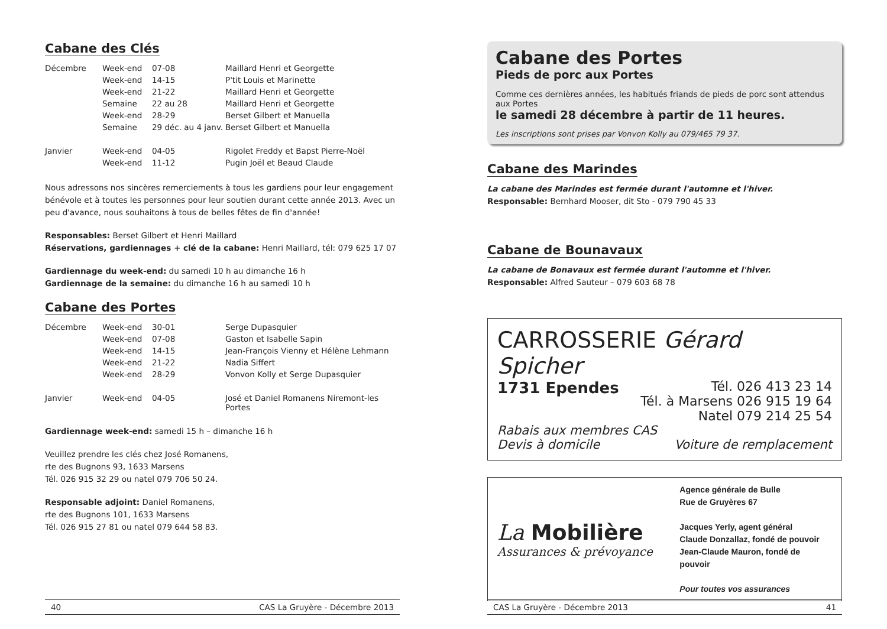Cabane des Clés
| Décembre | Week-end | 07-08 | Maillard Henri et Georgette |
| | Week-end | 14-15 | P'tit Louis et Marinette |
| | Week-end | 21-22 | Maillard Henri et Georgette |
| | Semaine | 22 au 28 | Maillard Henri et Georgette |
| | Week-end | 28-29 | Berset Gilbert et Manuella |
| | Semaine | 29 déc. au 4 janv. | Berset Gilbert et Manuella |
| Janvier | Week-end | 04-05 | Rigolet Freddy et Bapst Pierre-Noël |
| | Week-end | 11-12 | Pugin Joël et Beaud Claude |
Nous adressons nos sincères remerciements à tous les gardiens pour leur engagement bénévole et à toutes les personnes pour leur soutien durant cette année 2013. Avec un peu d'avance, nous souhaitons à tous de belles fêtes de fin d'année!
Responsables: Berset Gilbert et Henri Maillard
Réservations, gardiennages + clé de la cabane: Henri Maillard, tél: 079 625 17 07
Gardiennage du week-end: du samedi 10 h au dimanche 16 h
Gardiennage de la semaine: du dimanche 16 h au samedi 10 h
Cabane des Portes
| Décembre | Week-end | 30-01 | Serge Dupasquier |
| | Week-end | 07-08 | Gaston et Isabelle Sapin |
| | Week-end | 14-15 | Jean-François Vienny et Hélène Lehmann |
| | Week-end | 21-22 | Nadia Siffert |
| | Week-end | 28-29 | Vonvon Kolly et Serge Dupasquier |
| Janvier | Week-end | 04-05 | José et Daniel Romanens Niremont-les Portes |
Gardiennage week-end: samedi 15 h – dimanche 16 h
Veuillez prendre les clés chez José Romanens,
rte des Bugnons 93, 1633 Marsens
Tél. 026 915 32 29 ou natel 079 706 50 24.
Responsable adjoint: Daniel Romanens,
rte des Bugnons 101, 1633 Marsens
Tél. 026 915 27 81 ou natel 079 644 58 83.
40 CAS La Gruyère - Décembre 2013
Cabane des Portes
Pieds de porc aux Portes
Comme ces dernières années, les habitués friands de pieds de porc sont attendus aux Portes
le samedi 28 décembre à partir de 11 heures.
Les inscriptions sont prises par Vonvon Kolly au 079/465 79 37.
Cabane des Marindes
La cabane des Marindes est fermée durant l'automne et l'hiver.
Responsable: Bernhard Mooser, dit Sto - 079 790 45 33
Cabane de Bounavaux
La cabane de Bonavaux est fermée durant l'automne et l'hiver.
Responsable: Alfred Sauteur – 079 603 68 78
CARROSSERIE Gérard Spicher
1731 Ependes Tél. 026 413 23 14
Tél. à Marsens 026 915 19 64
Natel 079 214 25 54
Rabais aux membres CAS
Devis à domicile Voiture de remplacement
La Mobilière
Assurances & prévoyance
Agence générale de Bulle
Rue de Gruyères 67
Jacques Yerly, agent général
Claude Donzallaz, fondé de pouvoir
Jean-Claude Mauron, fondé de pouvoir
Pour toutes vos assurances
CAS La Gruyère - Décembre 2013 41